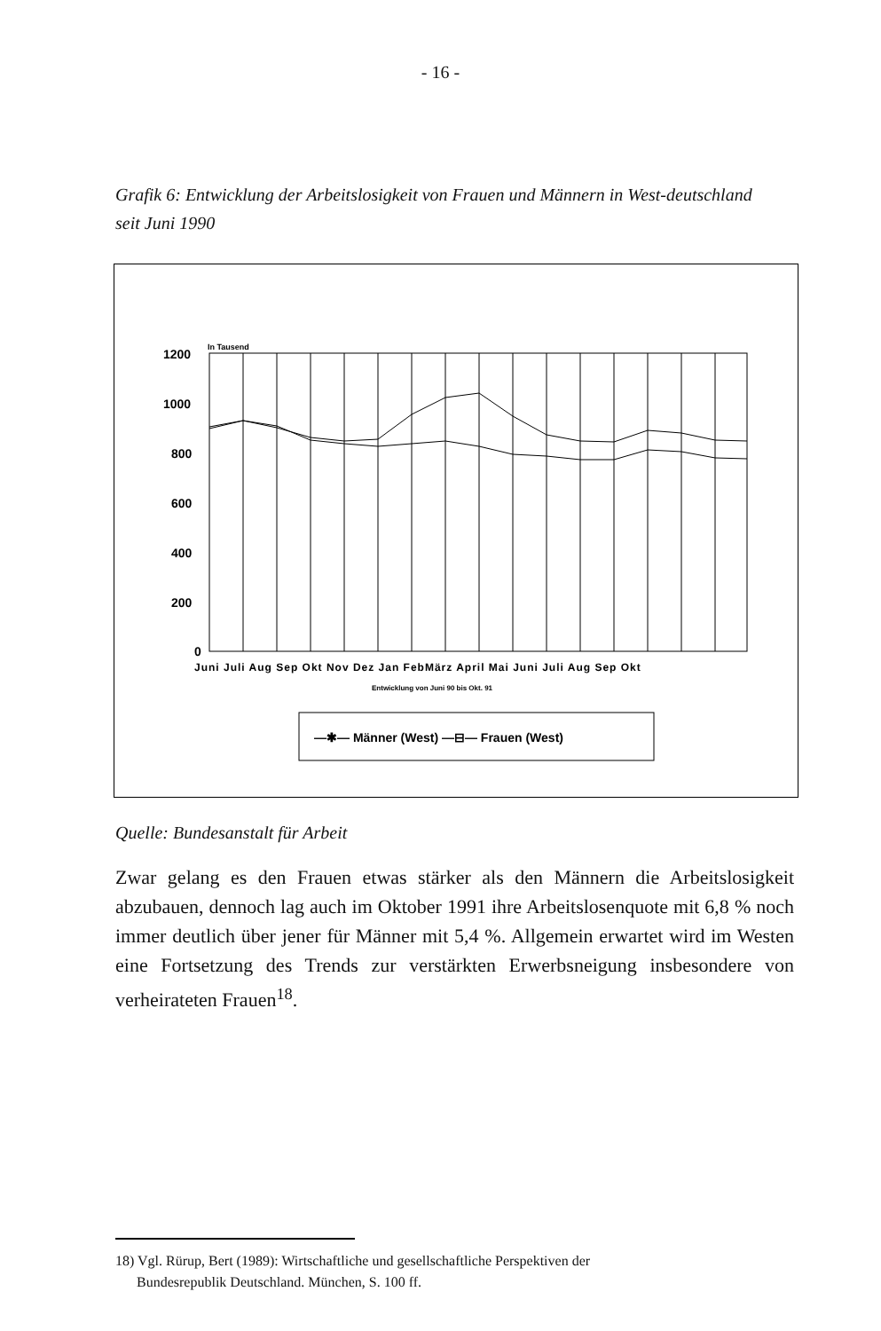- 16 -
Grafik 6: Entwicklung der Arbeitslosigkeit von Frauen und Männern in West-deutschland seit Juni 1990
In Tausend
1200
1000
800
600
400
200
0
Juni Juli Aug Sep Okt Nov Dez Jan FebMärz April Mai Juni Juli Aug Sep Okt
Entwicklung von Juni 90 bis Okt. 91
—✱— Männer (West) —⊟— Frauen (West)
Quelle: Bundesanstalt für Arbeit
Zwar gelang es den Frauen etwas stärker als den Männern die Arbeitslosigkeit abzubauen, dennoch lag auch im Oktober 1991 ihre Arbeitslosenquote mit 6,8 % noch immer deutlich über jener für Männer mit 5,4 %. Allgemein erwartet wird im Westen eine Fortsetzung des Trends zur verstärkten Erwerbsneigung insbesondere von verheirateten Frauen<sup>18</sup>.
18) Vgl. Rürup, Bert (1989): Wirtschaftliche und gesellschaftliche Perspektiven der
Bundesrepublik Deutschland. München, S. 100 ff.